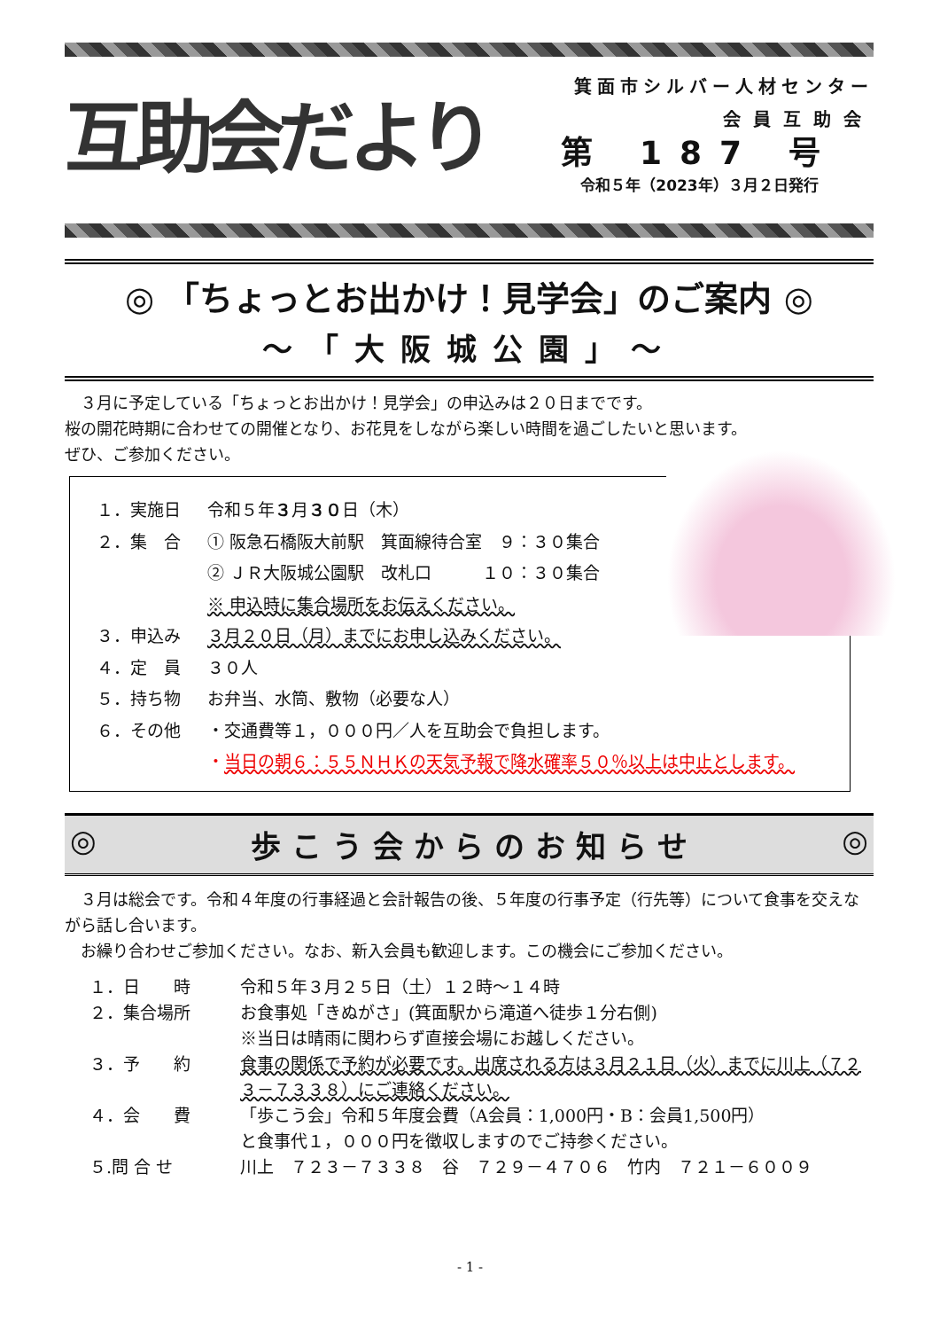互助会だより
箕面市シルバー人材センター
会員互助会
第 187 号
令和５年（2023年）３月２日発行
◎ 「ちょっとお出かけ！見学会」のご案内 ◎
～「大阪城公園」～
　３月に予定している「ちょっとお出かけ！見学会」の申込みは２０日までです。
桜の開花時期に合わせての開催となり、お花見をしながら楽しい時間を過ごしたいと思います。
ぜひ、ご参加ください。
１．実施日 令和５年３月３０日（木）
２．集　合 ① 阪急石橋阪大前駅　箕面線待合室　９：３０集合
② ＪＲ大阪城公園駅　改札口　　　１０：３０集合
※ 申込時に集合場所をお伝えください。
３．申込み ３月２０日（月）までにお申し込みください。
４．定　員 ３０人
５．持ち物 お弁当、水筒、敷物（必要な人）
６．その他 ・交通費等１，０００円／人を互助会で負担します。
・当日の朝６：５５ＮＨＫの天気予報で降水確率５０％以上は中止とします。
◎ 歩 こ う 会 か ら の お 知 ら せ ◎
　３月は総会です。令和４年度の行事経過と会計報告の後、５年度の行事予定（行先等）について食事を交えながら話し合います。
　お繰り合わせご参加ください。なお、新入会員も歓迎します。この機会にご参加ください。
１．日　　時 令和５年３月２５日（土）１２時～１４時
２．集合場所 お食事処「きぬがさ」(箕面駅から滝道へ徒歩１分右側)
※当日は晴雨に関わらず直接会場にお越しください。
３．予　　約 食事の関係で予約が必要です。出席される方は３月２１日（火）までに川上（７２３－７３３８）にご連絡ください。
４．会　　費 「歩こう会」令和５年度会費（A会員：1,000円・B：会員1,500円）
と食事代１，０００円を徴収しますのでご持参ください。
５.問 合 せ 川上　７２３－７３３８　谷　７２９－４７０６　竹内　７２１－６００９
- 1 -